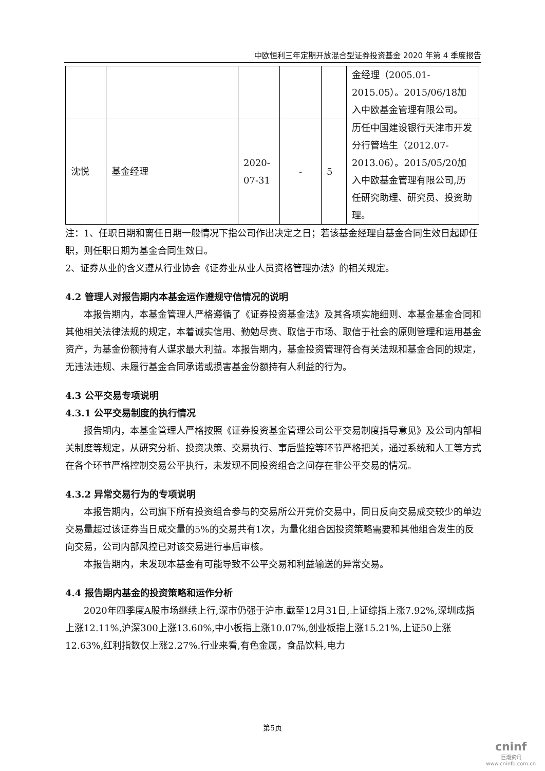中欧恒利三年定期开放混合型证券投资基金 2020 年第 4 季度报告
| | | | | | 金经理（2005.01-2015.05）。2015/06/18加入中欧基金管理有限公司。 |
| 沈悦 | 基金经理 | 2020-07-31 | - | 5 | 历任中国建设银行天津市开发分行管培生（2012.07-2013.06）。2015/05/20加入中欧基金管理有限公司,历任研究助理、研究员、投资助理。 |
注：1、任职日期和离任日期一般情况下指公司作出决定之日；若该基金经理自基金合同生效日起即任职，则任职日期为基金合同生效日。
2、证券从业的含义遵从行业协会《证券业从业人员资格管理办法》的相关规定。
4.2 管理人对报告期内本基金运作遵规守信情况的说明
本报告期内，本基金管理人严格遵循了《证券投资基金法》及其各项实施细则、本基金基金合同和其他相关法律法规的规定，本着诚实信用、勤勉尽责、取信于市场、取信于社会的原则管理和运用基金资产，为基金份额持有人谋求最大利益。本报告期内，基金投资管理符合有关法规和基金合同的规定，无违法违规、未履行基金合同承诺或损害基金份额持有人利益的行为。
4.3 公平交易专项说明
4.3.1 公平交易制度的执行情况
报告期内，本基金管理人严格按照《证券投资基金管理公司公平交易制度指导意见》及公司内部相关制度等规定，从研究分析、投资决策、交易执行、事后监控等环节严格把关，通过系统和人工等方式在各个环节严格控制交易公平执行，未发现不同投资组合之间存在非公平交易的情况。
4.3.2 异常交易行为的专项说明
本报告期内，公司旗下所有投资组合参与的交易所公开竞价交易中，同日反向交易成交较少的单边交易量超过该证券当日成交量的5%的交易共有1次，为量化组合因投资策略需要和其他组合发生的反向交易，公司内部风控已对该交易进行事后审核。
本报告期内，未发现本基金有可能导致不公平交易和利益输送的异常交易。
4.4 报告期内基金的投资策略和运作分析
2020年四季度A股市场继续上行,深市仍强于沪市.截至12月31日,上证综指上涨7.92%,深圳成指上涨12.11%,沪深300上涨13.60%,中小板指上涨10.07%,创业板指上涨15.21%,上证50上涨12.63%,红利指数仅上涨2.27%.行业来看,有色金属，食品饮料,电力
第5页
cninf
巨潮资讯
www.cninfo.com.cn